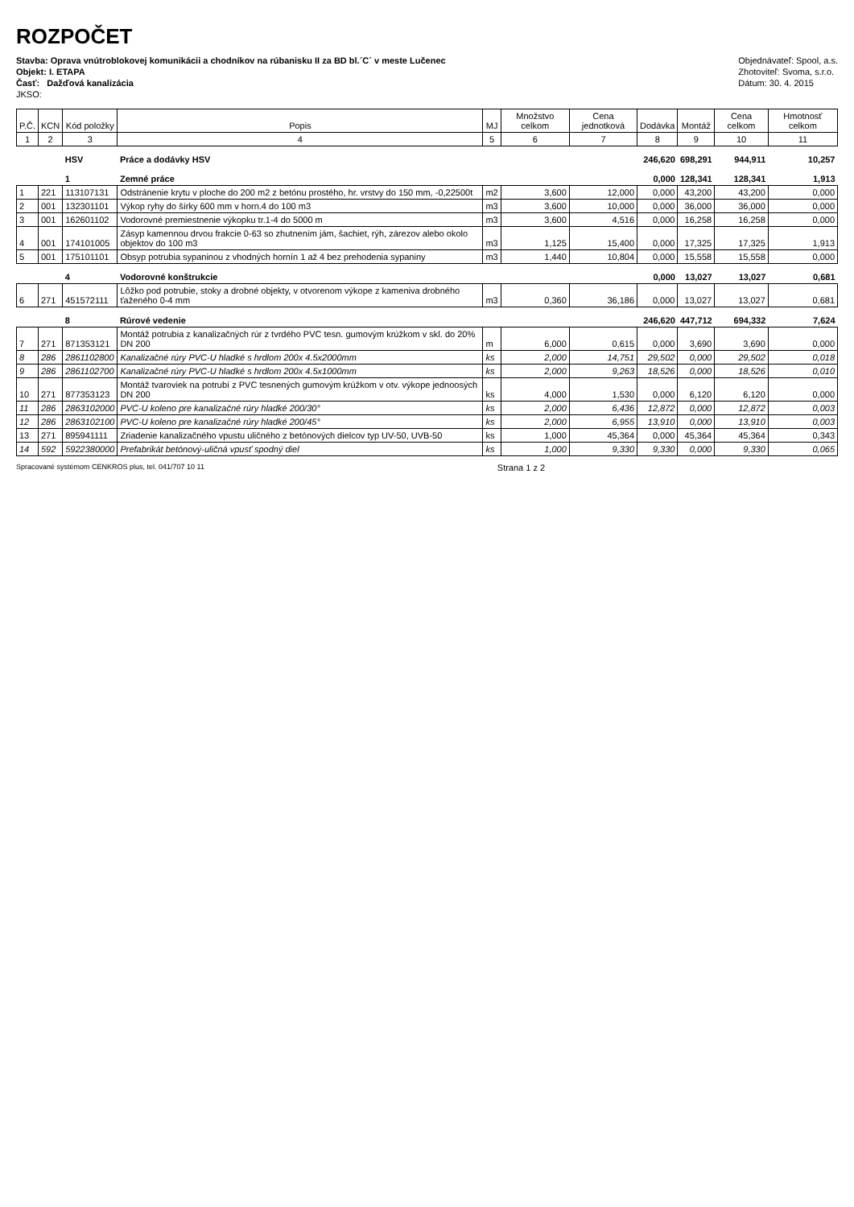ROZPOČET
Stavba: Oprava vnútroblokovej komunikácii a chodníkov na rúbanisku II za BD bl.´C´ v meste Lučenec
Objekt: I. ETAPA
Časť: Dažďová kanalizácia
JKSO:
Objednávateľ: Spool, a.s.
Zhotoviteľ: Svoma, s.r.o.
Dátum: 30. 4. 2015
| P.Č. | KCN | Kód položky | Popis | MJ | Množstvo celkom | Cena jednotková | Dodávka | Montáž | Cena celkom | Hmotnosť celkom |
| --- | --- | --- | --- | --- | --- | --- | --- | --- | --- | --- |
| 1 | 2 | 3 | 4 | 5 | 6 | 7 | 8 | 9 | 10 | 11 |
| | | HSV | Práce a dodávky HSV | | | | 246,620 | 698,291 | 944,911 | 10,257 |
| | | 1 | Zemné práce | | | | 0,000 | 128,341 | 128,341 | 1,913 |
| 1 | 221 | 113107131 | Odstránenie krytu v ploche do 200 m2 z betónu prostého, hr. vrstvy do 150 mm, -0,22500t | m2 | 3,600 | 12,000 | 0,000 | 43,200 | 43,200 | 0,000 |
| 2 | 001 | 132301101 | Výkop ryhy do šírky 600 mm v horn.4 do 100 m3 | m3 | 3,600 | 10,000 | 0,000 | 36,000 | 36,000 | 0,000 |
| 3 | 001 | 162601102 | Vodorovné premiestnenie výkopku tr.1-4 do 5000 m | m3 | 3,600 | 4,516 | 0,000 | 16,258 | 16,258 | 0,000 |
| 4 | 001 | 174101005 | Zásyp kamennou drvou frakcie 0-63 so zhutnením jám, šachiet, rýh, zárezov alebo okolo objektov do 100 m3 | m3 | 1,125 | 15,400 | 0,000 | 17,325 | 17,325 | 1,913 |
| 5 | 001 | 175101101 | Obsyp potrubia sypaninou z vhodných hornín 1 až 4 bez prehodenia sypaniny | m3 | 1,440 | 10,804 | 0,000 | 15,558 | 15,558 | 0,000 |
| | | 4 | Vodorovné konštrukcie | | | | 0,000 | 13,027 | 13,027 | 0,681 |
| 6 | 271 | 451572111 | Lôžko pod potrubie, stoky a drobné objekty, v otvorenom výkope z kameniva drobného ťaženého 0-4 mm | m3 | 0,360 | 36,186 | 0,000 | 13,027 | 13,027 | 0,681 |
| | | 8 | Rúrové vedenie | | | | 246,620 | 447,712 | 694,332 | 7,624 |
| 7 | 271 | 871353121 | Montáž potrubia z kanalizačných rúr z tvrdého PVC tesn. gumovým krúžkom v skl. do 20% DN 200 | m | 6,000 | 0,615 | 0,000 | 3,690 | 3,690 | 0,000 |
| 8 | 286 | 2861102800 | Kanalizačné rúry PVC-U hladké s hrdlom 200x 4.5x2000mm | ks | 2,000 | 14,751 | 29,502 | 0,000 | 29,502 | 0,018 |
| 9 | 286 | 2861102700 | Kanalizačné rúry PVC-U hladké s hrdlom 200x 4.5x1000mm | ks | 2,000 | 9,263 | 18,526 | 0,000 | 18,526 | 0,010 |
| 10 | 271 | 877353123 | Montáž tvaroviek na potrubí z PVC tesnených gumovým krúžkom v otv. výkope jednoosých DN 200 | ks | 4,000 | 1,530 | 0,000 | 6,120 | 6,120 | 0,000 |
| 11 | 286 | 2863102000 | PVC-U koleno pre kanalizačné rúry hladké 200/30° | ks | 2,000 | 6,436 | 12,872 | 0,000 | 12,872 | 0,003 |
| 12 | 286 | 2863102100 | PVC-U koleno pre kanalizačné rúry hladké 200/45° | ks | 2,000 | 6,955 | 13,910 | 0,000 | 13,910 | 0,003 |
| 13 | 271 | 895941111 | Zriadenie kanalizačného vpustu uličného z betónových dielcov typ UV-50, UVB-50 | ks | 1,000 | 45,364 | 0,000 | 45,364 | 45,364 | 0,343 |
| 14 | 592 | 5922380000 | Prefabrikát betónový-uličná vpusť spodný diel | ks | 1,000 | 9,330 | 9,330 | 0,000 | 9,330 | 0,065 |
Spracované systémom CENKROS plus, tel. 041/707 10 11 Strana 1 z 2